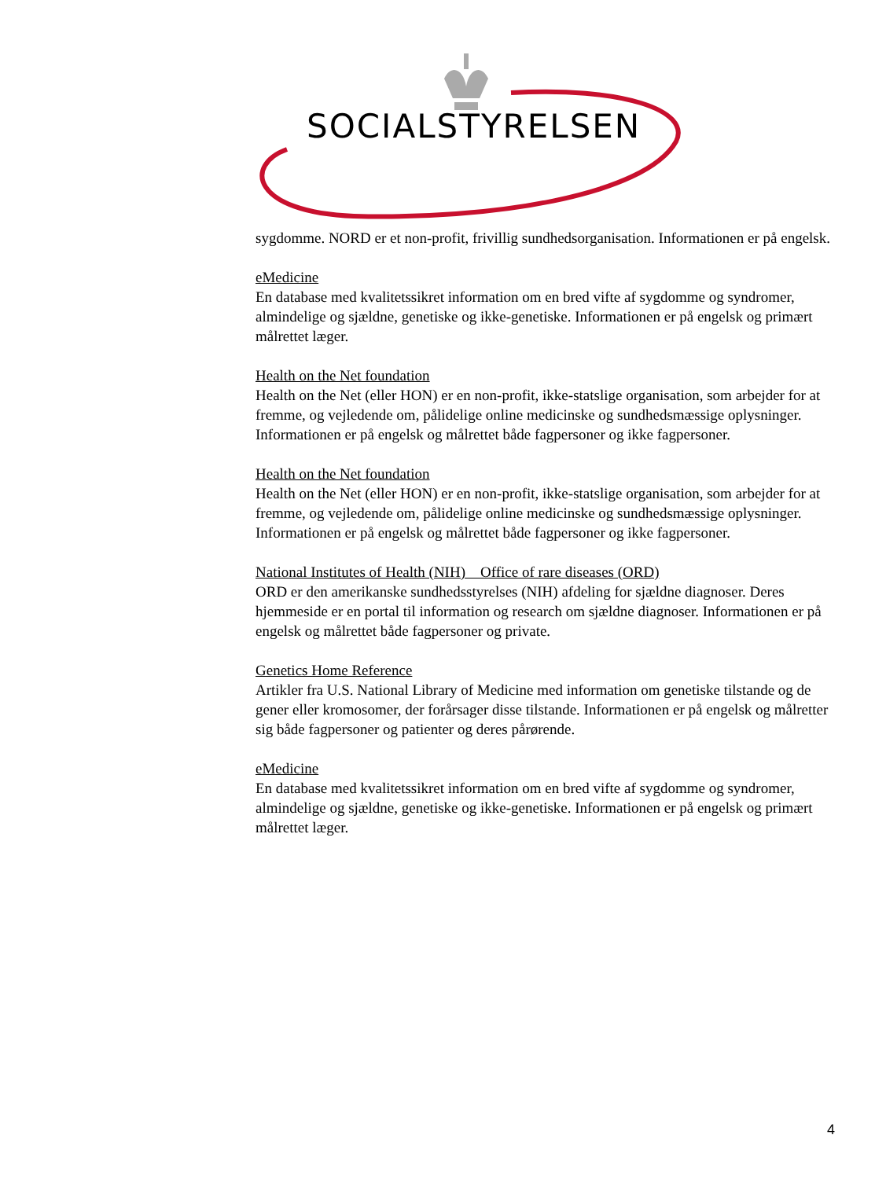SOCIALSTYRELSEN
sygdomme. NORD er et non-profit, frivillig sundhedsorganisation. Informationen er på engelsk.
eMedicine
En database med kvalitetssikret information om en bred vifte af sygdomme og syndromer, almindelige og sjældne, genetiske og ikke-genetiske. Informationen er på engelsk og primært målrettet læger.
Health on the Net foundation
Health on the Net (eller HON) er en non-profit, ikke-statslige organisation, som arbejder for at fremme, og vejledende om, pålidelige online medicinske og sundhedsmæssige oplysninger. Informationen er på engelsk og målrettet både fagpersoner og ikke fagpersoner.
Health on the Net foundation
Health on the Net (eller HON) er en non-profit, ikke-statslige organisation, som arbejder for at fremme, og vejledende om, pålidelige online medicinske og sundhedsmæssige oplysninger. Informationen er på engelsk og målrettet både fagpersoner og ikke fagpersoner.
National Institutes of Health (NIH) Office of rare diseases (ORD)
ORD er den amerikanske sundhedsstyrelses (NIH) afdeling for sjældne diagnoser. Deres hjemmeside er en portal til information og research om sjældne diagnoser. Informationen er på engelsk og målrettet både fagpersoner og private.
Genetics Home Reference
Artikler fra U.S. National Library of Medicine med information om genetiske tilstande og de gener eller kromosomer, der forårsager disse tilstande. Informationen er på engelsk og målretter sig både fagpersoner og patienter og deres pårørende.
eMedicine
En database med kvalitetssikret information om en bred vifte af sygdomme og syndromer, almindelige og sjældne, genetiske og ikke-genetiske. Informationen er på engelsk og primært målrettet læger.
4